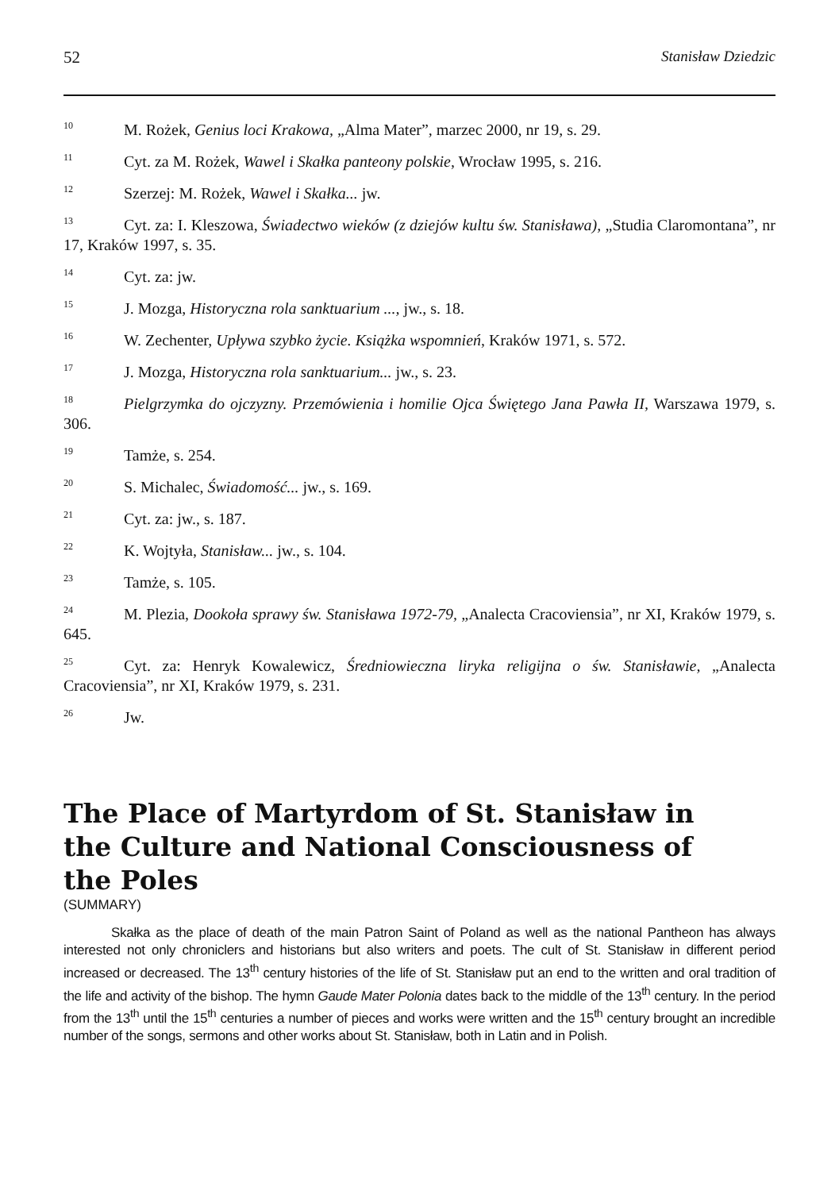52 Stanisław Dziedzic
<sup>10</sup> M. Rożek, Genius loci Krakowa, „Alma Mater”, marzec 2000, nr 19, s. 29.
<sup>11</sup> Cyt. za M. Rożek, Wawel i Skałka panteony polskie, Wrocław 1995, s. 216.
<sup>12</sup> Szerzej: M. Rożek, Wawel i Skałka... jw.
<sup>13</sup> Cyt. za: I. Kleszowa, Świadectwo wieków (z dziejów kultu św. Stanisława), „Studia Claromontana”, nr 17, Kraków 1997, s. 35.
<sup>14</sup> Cyt. za: jw.
<sup>15</sup> J. Mozga, Historyczna rola sanktuarium ..., jw., s. 18.
<sup>16</sup> W. Zechenter, Upływa szybko życie. Książka wspomnień, Kraków 1971, s. 572.
<sup>17</sup> J. Mozga, Historyczna rola sanktuarium... jw., s. 23.
<sup>18</sup> Pielgrzymka do ojczyzny. Przemówienia i homilie Ojca Świętego Jana Pawła II, Warszawa 1979, s. 306.
<sup>19</sup> Tamże, s. 254.
<sup>20</sup>S. Michalec, Świadomość... jw., s. 169.
<sup>21</sup> Cyt. za: jw., s. 187.
<sup>22</sup>K. Wojtyła, Stanisław... jw., s. 104.
<sup>23</sup> Tamże, s. 105.
<sup>24</sup> M. Plezia, Dookoła sprawy św. Stanisława 1972-79, „Analecta Cracoviensia”, nr XI, Kraków 1979, s. 645.
<sup>25</sup> Cyt. za: Henryk Kowalewicz, Średniowieczna liryka religijna o św. Stanisławie, „Analecta Cracoviensia”, nr XI, Kraków 1979, s. 231.
<sup>26</sup> Jw.
The Place of Martyrdom of St. Stanisław in the Culture and National Consciousness of the Poles
(SUMMARY)
Skałka as the place of death of the main Patron Saint of Poland as well as the national Pantheon has always interested not only chroniclers and historians but also writers and poets. The cult of St. Stanisław in different period increased or decreased. The 13<sup>th</sup> century histories of the life of St. Stanisław put an end to the written and oral tradition of the life and activity of the bishop. The hymn Gaude Mater Polonia dates back to the middle of the 13<sup>th</sup> century. In the period from the 13<sup>th</sup> until the 15<sup>th</sup> centuries a number of pieces and works were written and the 15<sup>th</sup> century brought an incredible number of the songs, sermons and other works about St. Stanisław, both in Latin and in Polish.